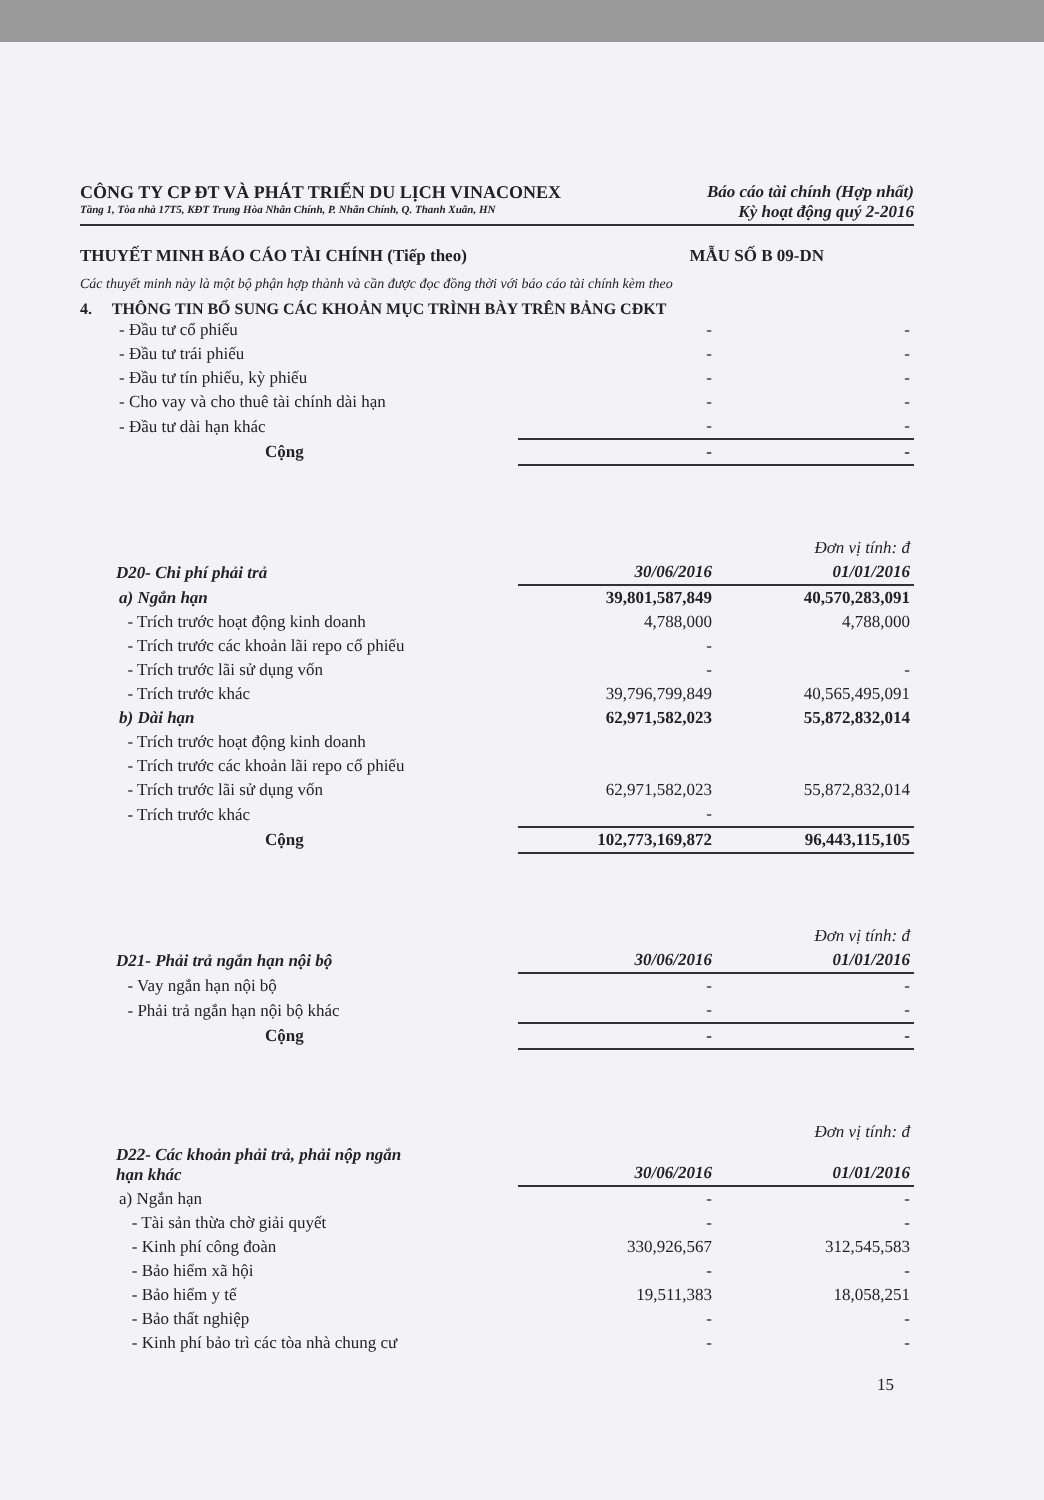CÔNG TY CP ĐT VÀ PHÁT TRIỂN DU LỊCH VINACONEX
Tầng 1, Tòa nhà 17T5, KĐT Trung Hòa Nhân Chính, P. Nhân Chính, Q. Thanh Xuân, HN
Báo cáo tài chính (Hợp nhất)
Kỳ hoạt động quý 2-2016
THUYẾT MINH BÁO CÁO TÀI CHÍNH (Tiếp theo) MẪU SỐ B 09-DN
Các thuyết minh này là một bộ phận hợp thành và cần được đọc đồng thời với báo cáo tài chính kèm theo
4. THÔNG TIN BỔ SUNG CÁC KHOẢN MỤC TRÌNH BÀY TRÊN BẢNG CĐKT
| - Đầu tư cổ phiếu | - | - |
| - Đầu tư trái phiếu | - | - |
| - Đầu tư tín phiếu, kỳ phiếu | - | - |
| - Cho vay và cho thuê tài chính dài hạn | - | - |
| - Đầu tư dài hạn khác | - | - |
| Cộng | - | - |
| | | Đơn vị tính: đ |
| D20- Chi phí phải trả | 30/06/2016 | 01/01/2016 |
| a) Ngắn hạn | 39,801,587,849 | 40,570,283,091 |
| - Trích trước hoạt động kinh doanh | 4,788,000 | 4,788,000 |
| - Trích trước các khoản lãi repo cổ phiếu | - | |
| - Trích trước lãi sử dụng vốn | - | - |
| - Trích trước khác | 39,796,799,849 | 40,565,495,091 |
| b) Dài hạn | 62,971,582,023 | 55,872,832,014 |
| - Trích trước hoạt động kinh doanh | | |
| - Trích trước các khoản lãi repo cổ phiếu | | |
| - Trích trước lãi sử dụng vốn | 62,971,582,023 | 55,872,832,014 |
| - Trích trước khác | - | |
| Cộng | 102,773,169,872 | 96,443,115,105 |
| | | Đơn vị tính: đ |
| D21- Phải trả ngắn hạn nội bộ | 30/06/2016 | 01/01/2016 |
| - Vay ngắn hạn nội bộ | - | - |
| - Phải trả ngắn hạn nội bộ khác | - | - |
| Cộng | - | - |
| | | Đơn vị tính: đ |
| D22- Các khoản phải trả, phải nộp ngắn hạn khác | 30/06/2016 | 01/01/2016 |
| a) Ngắn hạn | - | - |
| - Tài sản thừa chờ giải quyết | - | - |
| - Kinh phí công đoàn | 330,926,567 | 312,545,583 |
| - Bảo hiểm xã hội | - | - |
| - Bảo hiểm y tế | 19,511,383 | 18,058,251 |
| - Bảo thất nghiệp | - | - |
| - Kinh phí bảo trì các tòa nhà chung cư | - | - |
15